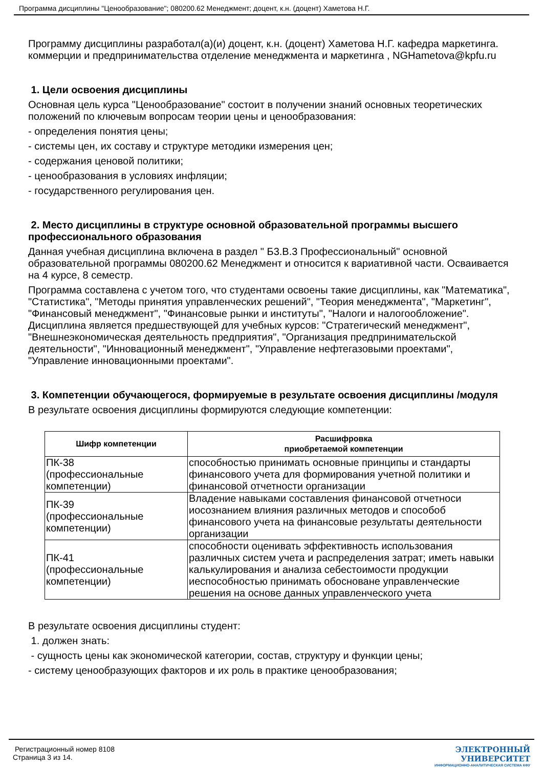Программа дисциплины "Ценообразование"; 080200.62 Менеджмент; доцент, к.н. (доцент) Хаметова Н.Г.
Программу дисциплины разработал(а)(и) доцент, к.н. (доцент) Хаметова Н.Г. кафедра маркетинга. коммерции и предпринимательства отделение менеджмента и маркетинга , NGHametova@kpfu.ru
1. Цели освоения дисциплины
Основная цель курса "Ценообразование" состоит в получении знаний основных теоретических положений по ключевым вопросам теории цены и ценообразования:
- определения понятия цены;
- системы цен, их составу и структуре методики измерения цен;
- содержания ценовой политики;
- ценообразования в условиях инфляции;
- государственного регулирования цен.
2. Место дисциплины в структуре основной образовательной программы высшего профессионального образования
Данная учебная дисциплина включена в раздел " Б3.В.3 Профессиональный" основной образовательной программы 080200.62 Менеджмент и относится к вариативной части. Осваивается на 4 курсе, 8 семестр.
Программа составлена с учетом того, что студентами освоены такие дисциплины, как "Математика", "Статистика", "Методы принятия управленческих решений", "Теория менеджмента", "Маркетинг", "Финансовый менеджмент", "Финансовые рынки и институты", "Налоги и налогообложение". Дисциплина является предшествующей для учебных курсов: "Стратегический менеджмент", "Внешнеэкономическая деятельность предприятия", "Организация предпринимательской деятельности", "Инновационный менеджмент", "Управление нефтегазовыми проектами", "Управление инновационными проектами".
3. Компетенции обучающегося, формируемые в результате освоения дисциплины /модуля
В результате освоения дисциплины формируются следующие компетенции:
| Шифр компетенции | Расшифровка приобретаемой компетенции |
| --- | --- |
| ПК-38 (профессиональные компетенции) | способностью принимать основные принципы и стандарты финансового учета для формирования учетной политики и финансовой отчетности организации |
| ПК-39 (профессиональные компетенции) | Владение навыками составления финансовой отчетноси иосознанием влияния различных методов и способоб финансового учета на финансовые результаты деятельности организации |
| ПК-41 (профессиональные компетенции) | способности оценивать эффективность использования различных систем учета и распределения затрат; иметь навыки калькулирования и анализа себестоимости продукции иеспособностью принимать обосноване управленческие решения на основе данных управленческого учета |
В результате освоения дисциплины студент:
1. должен знать:
- сущность цены как экономической категории, состав, структуру и функции цены;
- систему ценообразующих факторов и их роль в практике ценообразования;
Регистрационный номер 8108
Страница 3 из 14.
ЭЛЕКТРОННЫЙ
УНИВЕРСИТЕТ
ИНФОРМАЦИОННО-АНАЛИТИЧЕСКАЯ СИСТЕМА КФУ